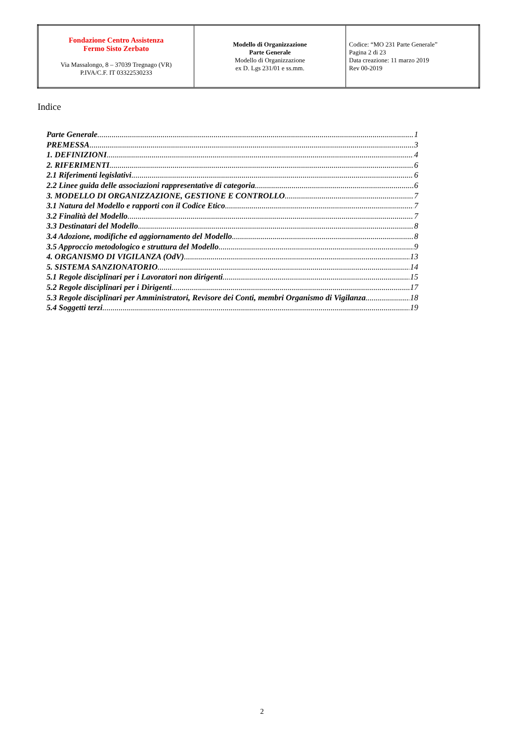| Fondazione Centro Assistenza Fermo Sisto Zerbato Via Massalongo, 8 – 37039 Tregnago (VR) P.IVA/C.F. IT 03322530233 | Modello di Organizzazione Parte Generale Modello di Organizzazione ex D. Lgs 231/01 e ss.mm. | Codice: “MO 231 Parte Generale” Pagina 2 di 23 Data creazione: 11 marzo 2019 Rev 00-2019 |
Indice
Parte Generale 1
PREMESSA 3
1. DEFINIZIONI 4
2. RIFERIMENTI 6
2.1 Riferimenti legislativi 6
2.2 Linee guida delle associazioni rappresentative di categoria 6
3. MODELLO DI ORGANIZZAZIONE, GESTIONE E CONTROLLO 7
3.1 Natura del Modello e rapporti con il Codice Etico 7
3.2 Finalità del Modello 7
3.3 Destinatari del Modello 8
3.4 Adozione, modifiche ed aggiornamento del Modello 8
3.5 Approccio metodologico e struttura del Modello 9
4. ORGANISMO DI VIGILANZA (OdV) 13
5. SISTEMA SANZIONATORIO 14
5.1 Regole disciplinari per i Lavoratori non dirigenti 15
5.2 Regole disciplinari per i Dirigenti 17
5.3 Regole disciplinari per Amministratori, Revisore dei Conti, membri Organismo di Vigilanza 18
5.4 Soggetti terzi 19
2